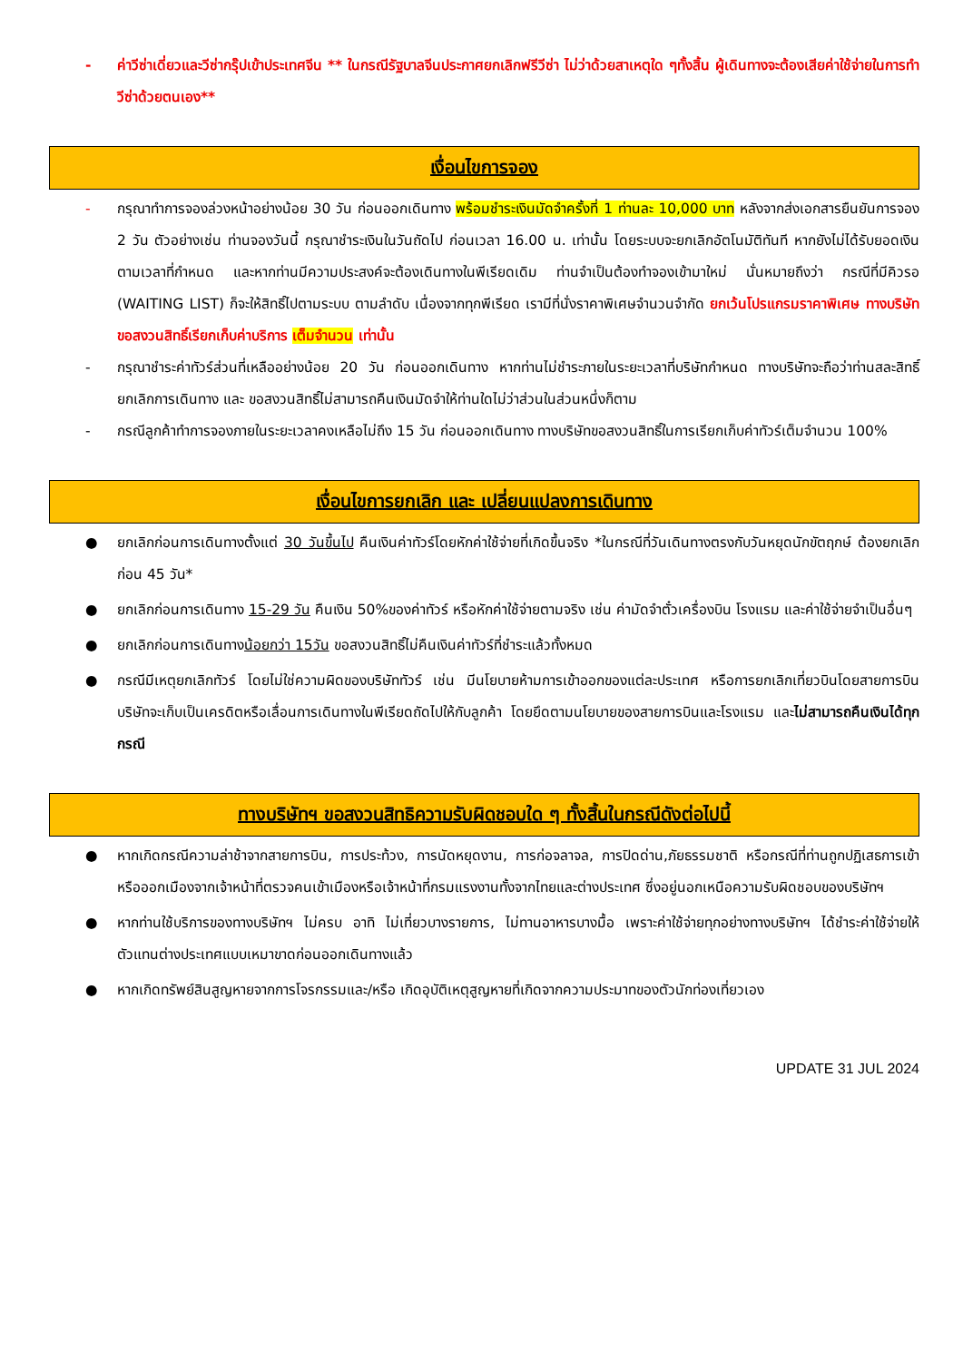- ค่าวีซ่าเดี่ยวและวีซ่ากรุ๊ปเข้าประเทศจีน ** ในกรณีรัฐบาลจีนประกาศยกเลิกฟรีวีซ่า ไม่ว่าด้วยสาเหตุใด ๆทั้งสิ้น ผู้เดินทางจะต้องเสียค่าใช้จ่ายในการทำวีซ่าด้วยตนเอง**
เงื่อนไขการจอง
- กรุณาทำการจองล่วงหน้าอย่างน้อย 30 วัน ก่อนออกเดินทาง พร้อมชำระเงินมัดจำครั้งที่ 1 ท่านละ 10,000 บาท หลังจากส่งเอกสารยืนยันการจอง 2 วัน ตัวอย่างเช่น ท่านจองวันนี้ กรุณาชำระเงินในวันถัดไป ก่อนเวลา 16.00 น. เท่านั้น โดยระบบจะยกเลิกอัตโนมัติทันที หากยังไม่ได้รับยอดเงินตามเวลาที่กำหนด และหากท่านมีความประสงค์จะต้องเดินทางในพีเรียดเดิม ท่านจำเป็นต้องทำจองเข้ามาใหม่ นั่นหมายถึงว่า กรณีที่มีคิวรอ (WAITING LIST) ก็จะให้สิทธิ์ไปตามระบบ ตามลำดับ เนื่องจากทุกพีเรียด เรามีที่นั่งราคาพิเศษจำนวนจำกัด ยกเว้นโปรแกรมราคาพิเศษ ทางบริษัทขอสงวนสิทธิ์เรียกเก็บค่าบริการ เต็มจำนวน เท่านั้น
- กรุณาชำระค่าทัวร์ส่วนที่เหลืออย่างน้อย 20 วัน ก่อนออกเดินทาง หากท่านไม่ชำระภายในระยะเวลาที่บริษัทกำหนด ทางบริษัทจะถือว่าท่านสละสิทธิ์ยกเลิกการเดินทาง และ ขอสงวนสิทธิ์ไม่สามารถคืนเงินมัดจำให้ท่านใดไม่ว่าส่วนในส่วนหนึ่งก็ตาม
- กรณีลูกค้าทำการจองภายในระยะเวลาคงเหลือไม่ถึง 15 วัน ก่อนออกเดินทาง ทางบริษัทขอสงวนสิทธิ์ในการเรียกเก็บค่าทัวร์เต็มจำนวน 100%
เงื่อนไขการยกเลิก และ เปลี่ยนแปลงการเดินทาง
● ยกเลิกก่อนการเดินทางตั้งแต่ 30 วันขึ้นไป คืนเงินค่าทัวร์โดยหักค่าใช้จ่ายที่เกิดขึ้นจริง *ในกรณีที่วันเดินทางตรงกับวันหยุดนักขัตฤกษ์ ต้องยกเลิกก่อน 45 วัน*
● ยกเลิกก่อนการเดินทาง 15-29 วัน คืนเงิน 50%ของค่าทัวร์ หรือหักค่าใช้จ่ายตามจริง เช่น ค่ามัดจำตั๋วเครื่องบิน โรงแรม และค่าใช้จ่ายจำเป็นอื่นๆ
● ยกเลิกก่อนการเดินทางน้อยกว่า 15วัน ขอสงวนสิทธิ์ไม่คืนเงินค่าทัวร์ที่ชำระแล้วทั้งหมด
● กรณีมีเหตุยกเลิกทัวร์ โดยไม่ใช่ความผิดของบริษัททัวร์ เช่น มีนโยบายห้ามการเข้าออกของแต่ละประเทศ หรือการยกเลิกเที่ยวบินโดยสายการบิน บริษัทจะเก็บเป็นเครดิตหรือเลื่อนการเดินทางในพีเรียดถัดไปให้กับลูกค้า โดยยึดตามนโยบายของสายการบินและโรงแรม และไม่สามารถคืนเงินได้ทุกกรณี
ทางบริษัทฯ ขอสงวนสิทธิความรับผิดชอบใด ๆ ทั้งสิ้นในกรณีดังต่อไปนี้
● หากเกิดกรณีความล่าช้าจากสายการบิน, การประท้วง, การนัดหยุดงาน, การก่อจลาจล, การปิดด่าน,ภัยธรรมชาติ หรือกรณีที่ท่านถูกปฏิเสธการเข้าหรือออกเมืองจากเจ้าหน้าที่ตรวจคนเข้าเมืองหรือเจ้าหน้าที่กรมแรงงานทั้งจากไทยและต่างประเทศ ซึ่งอยู่นอกเหนือความรับผิดชอบของบริษัทฯ
● หากท่านใช้บริการของทางบริษัทฯ ไม่ครบ อาทิ ไม่เที่ยวบางรายการ, ไม่ทานอาหารบางมื้อ เพราะค่าใช้จ่ายทุกอย่างทางบริษัทฯ ได้ชำระค่าใช้จ่ายให้ตัวแทนต่างประเทศแบบเหมาขาดก่อนออกเดินทางแล้ว
● หากเกิดทรัพย์สินสูญหายจากการโจรกรรมและ/หรือ เกิดอุบัติเหตุสูญหายที่เกิดจากความประมาทของตัวนักท่องเที่ยวเอง
UPDATE 31 JUL 2024